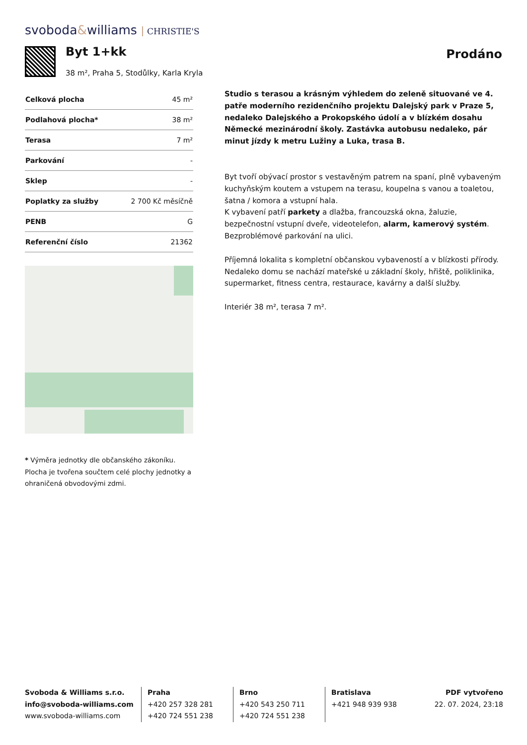svoboda&williams CHRISTIE'S
Byt 1+kk
38 m², Praha 5, Stodůlky, Karla Kryla
Prodáno
| Celková plocha | 45 m² |
| Podlahová plocha* | 38 m² |
| Terasa | 7 m² |
| Parkování | - |
| Sklep | - |
| Poplatky za služby | 2 700 Kč měsíčně |
| PENB | G |
| Referenční číslo | 21362 |
* Výměra jednotky dle občanského zákoníku. Plocha je tvořena součtem celé plochy jednotky a ohraničená obvodovými zdmi.
Studio s terasou a krásným výhledem do zeleně situované ve 4. patře moderního rezidenčního projektu Dalejský park v Praze 5, nedaleko Dalejského a Prokopského údolí a v blízkém dosahu Německé mezinárodní školy. Zastávka autobusu nedaleko, pár minut jízdy k metru Lužiny a Luka, trasa B.
Byt tvoří obývací prostor s vestavěným patrem na spaní, plně vybaveným kuchyňským koutem a vstupem na terasu, koupelna s vanou a toaletou, šatna / komora a vstupní hala.
K vybavení patří parkety a dlažba, francouzská okna, žaluzie, bezpečnostní vstupní dveře, videotelefon, alarm, kamerový systém. Bezproblémové parkování na ulici.
Příjemná lokalita s kompletní občanskou vybaveností a v blízkosti přírody. Nedaleko domu se nachází mateřské u základní školy, hřiště, poliklinika, supermarket, fitness centra, restaurace, kavárny a další služby.
Interiér 38 m², terasa 7 m².
Svoboda & Williams s.r.o.
info@svoboda-williams.com
www.svoboda-williams.com
Praha
+420 257 328 281
+420 724 551 238
Brno
+420 543 250 711
+420 724 551 238
Bratislava
+421 948 939 938
PDF vytvořeno
22. 07. 2024, 23:18